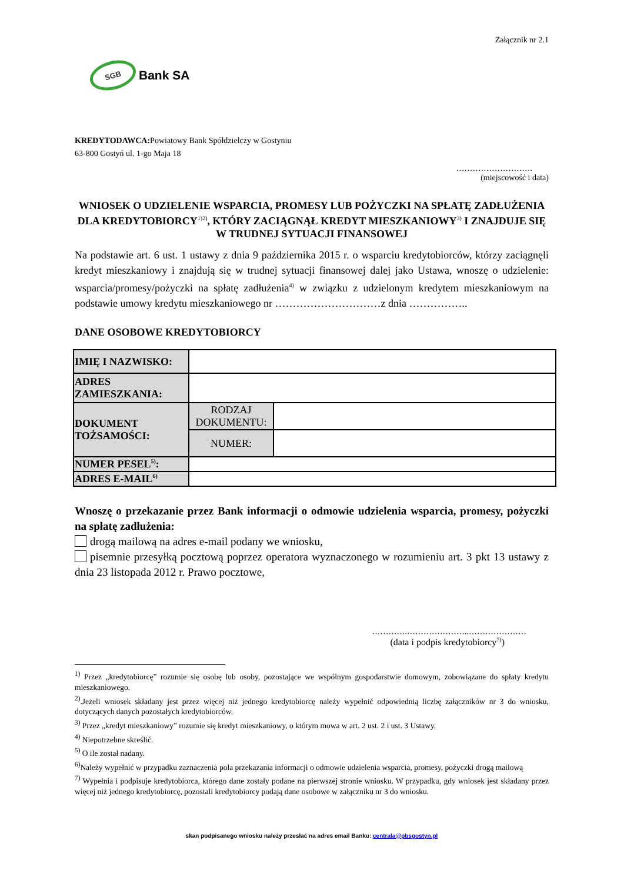Załącznik nr 2.1
SGB
Bank SA
KREDYTODAWCA: Powiatowy Bank Spółdzielczy w Gostyniu
63-800 Gostyń ul. 1-go Maja 18
……………………….
(miejscowość i data)
WNIOSEK O UDZIELENIE WSPARCIA, PROMESY LUB POŻYCZKI NA SPŁATĘ ZADŁUŻENIA DLA KREDYTOBIORCY<sup>1)2)</sup>, KTÓRY ZACIĄGNĄŁ KREDYT MIESZKANIOWY<sup>3)</sup> I ZNAJDUJE SIĘ W TRUDNEJ SYTUACJI FINANSOWEJ
Na podstawie art. 6 ust. 1 ustawy z dnia 9 października 2015 r. o wsparciu kredytobiorców, którzy zaciągnęli kredyt mieszkaniowy i znajdują się w trudnej sytuacji finansowej dalej jako Ustawa, wnoszę o udzielenie: wsparcia/promesy/pożyczki na spłatę zadłużenia<sup>4)</sup> w związku z udzielonym kredytem mieszkaniowym na podstawie umowy kredytu mieszkaniowego nr …………………………z dnia ……………..
DANE OSOBOWE KREDYTOBIORCY
| IMIĘ I NAZWISKO: | | |
| ADRES ZAMIESZKANIA: | | |
| DOKUMENT TOŻSAMOŚCI: | RODZAJ DOKUMENTU: | |
| | NUMER: | |
| NUMER PESEL<sup>5)</sup>: | | |
| ADRES E-MAIL<sup>6)</sup> | | |
Wnoszę o przekazanie przez Bank informacji o odmowie udzielenia wsparcia, promesy, pożyczki na spłatę zadłużenia:
drogą mailową na adres e-mail podany we wniosku,
pisemnie przesyłką pocztową poprzez operatora wyznaczonego w rozumieniu art. 3 pkt 13 ustawy z dnia 23 listopada 2012 r. Prawo pocztowe,
………….…………………..…………………
(data i podpis kredytobiorcy<sup>7)</sup>)
<sup>1)</sup> Przez „kredytobiorcę” rozumie się osobę lub osoby, pozostające we wspólnym gospodarstwie domowym, zobowiązane do spłaty kredytu mieszkaniowego.
<sup>2)</sup>.Jeżeli wniosek składany jest przez więcej niż jednego kredytobiorcę należy wypełnić odpowiednią liczbę załączników nr 3 do wniosku, dotyczących danych pozostałych kredytobiorców.
<sup>3)</sup> Przez „kredyt mieszkaniowy” rozumie się kredyt mieszkaniowy, o którym mowa w art. 2 ust. 2 i ust. 3 Ustawy.
<sup>4)</sup> Niepotrzebne skreślić.
<sup>5)</sup> O ile został nadany.
<sup>6)</sup> Należy wypełnić w przypadku zaznaczenia pola przekazania informacji o odmowie udzielenia wsparcia, promesy, pożyczki drogą mailową
<sup>7)</sup> Wypełnia i podpisuje kredytobiorca, którego dane zostały podane na pierwszej stronie wniosku. W przypadku, gdy wniosek jest składany przez więcej niż jednego kredytobiorcę, pozostali kredytobiorcy podają dane osobowe w załączniku nr 3 do wniosku.
skan podpisanego wniosku należy przesłać na adres email Banku: centrala@pbsgostyn.pl